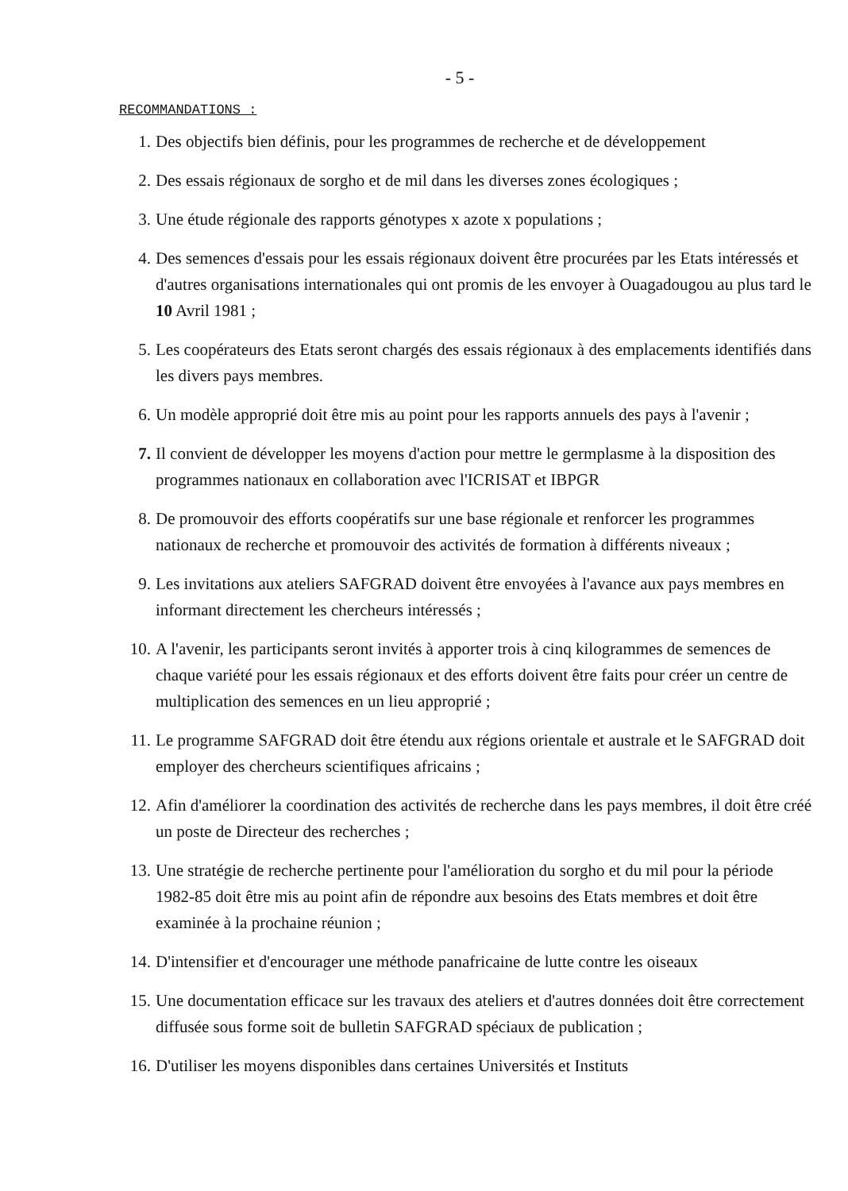- 5 -
RECOMMANDATIONS :
1. Des objectifs bien définis, pour les programmes de recherche et de développement
2. Des essais régionaux de sorgho et de mil dans les diverses zones écologiques ;
3. Une étude régionale des rapports génotypes x azote x populations ;
4. Des semences d'essais pour les essais régionaux doivent être procurées par les Etats intéressés et d'autres organisations internationales qui ont promis de les envoyer à Ouagadougou au plus tard le 10 Avril 1981 ;
5. Les coopérateurs des Etats seront chargés des essais régionaux à des emplacements identifiés dans les divers pays membres.
6. Un modèle approprié doit être mis au point pour les rapports annuels des pays à l'avenir ;
7. Il convient de développer les moyens d'action pour mettre le germplasme à la disposition des programmes nationaux en collaboration avec l'ICRISAT et IBPGR
8. De promouvoir des efforts coopératifs sur une base régionale et renforcer les programmes nationaux de recherche et promouvoir des activités de formation à différents niveaux ;
9. Les invitations aux ateliers SAFGRAD doivent être envoyées à l'avance aux pays membres en informant directement les chercheurs intéressés ;
10. A l'avenir, les participants seront invités à apporter trois à cinq kilogrammes de semences de chaque variété pour les essais régionaux et des efforts doivent être faits pour créer un centre de multiplication des semences en un lieu approprié ;
11. Le programme SAFGRAD doit être étendu aux régions orientale et australe et le SAFGRAD doit employer des chercheurs scientifiques africains ;
12. Afin d'améliorer la coordination des activités de recherche dans les pays membres, il doit être créé un poste de Directeur des recherches ;
13. Une stratégie de recherche pertinente pour l'amélioration du sorgho et du mil pour la période 1982-85 doit être mis au point afin de répondre aux besoins des Etats membres et doit être examinée à la prochaine réunion ;
14. D'intensifier et d'encourager une méthode panafricaine de lutte contre les oiseaux
15. Une documentation efficace sur les travaux des ateliers et d'autres données doit être correctement diffusée sous forme soit de bulletin SAFGRAD spéciaux de publication ;
16. D'utiliser les moyens disponibles dans certaines Universités et Instituts